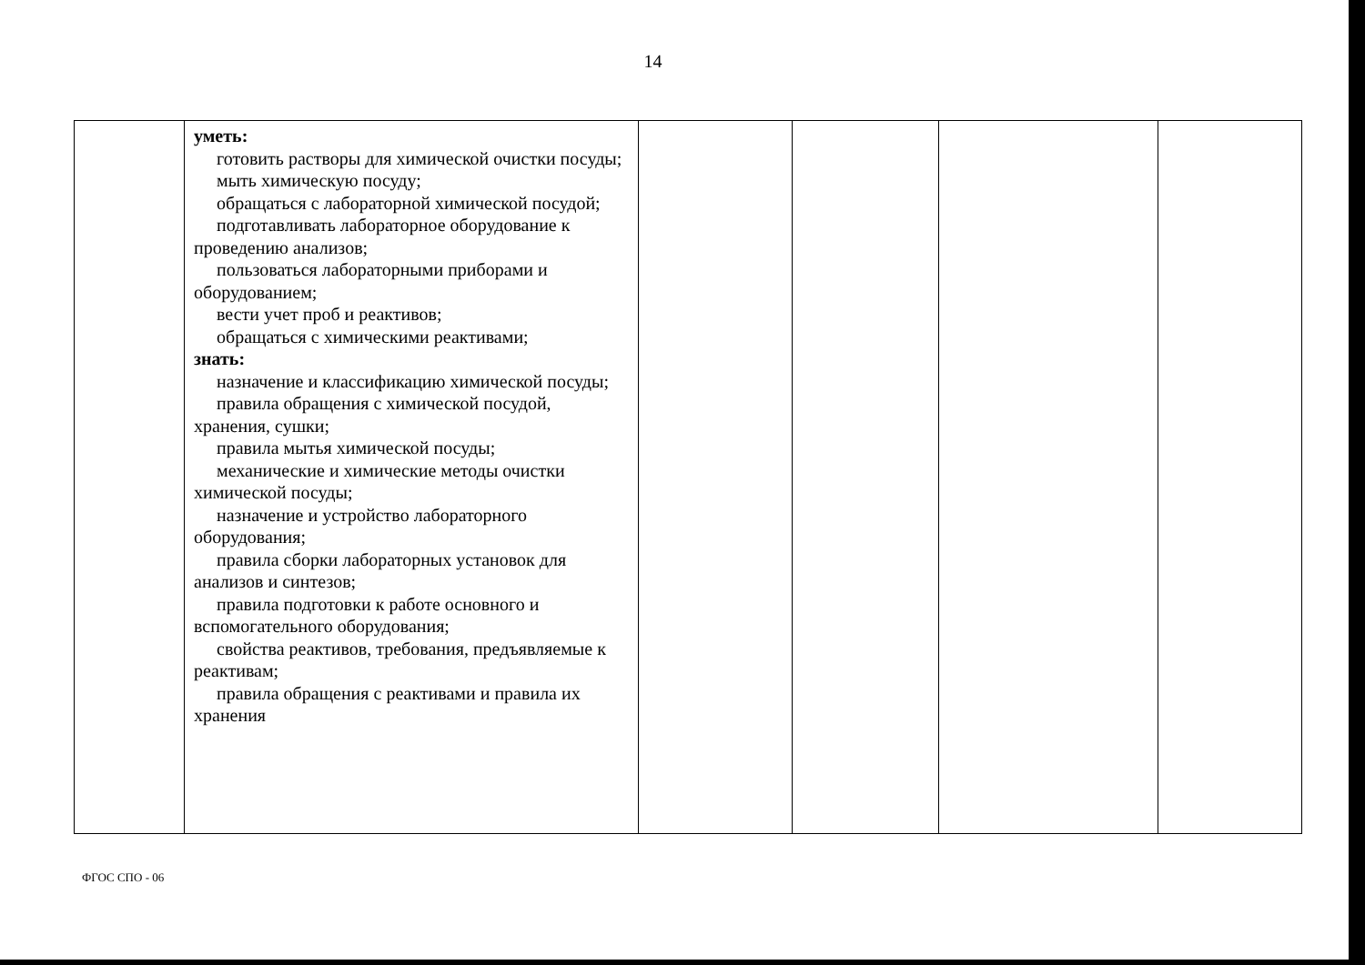14
| | уметь: готовить растворы для химической очистки посуды; мыть химическую посуду; обращаться с лабораторной химической посудой; подготавливать лабораторное оборудование к проведению анализов; пользоваться лабораторными приборами и оборудованием; вести учет проб и реактивов; обращаться с химическими реактивами; знать: назначение и классификацию химической посуды; правила обращения с химической посудой, хранения, сушки; правила мытья химической посуды; механические и химические методы очистки химической посуды; назначение и устройство лабораторного оборудования; правила сборки лабораторных установок для анализов и синтезов; правила подготовки к работе основного и вспомогательного оборудования; свойства реактивов, требования, предъявляемые к реактивам; правила обращения с реактивами и правила их хранения | | | | |
ФГОС СПО - 06